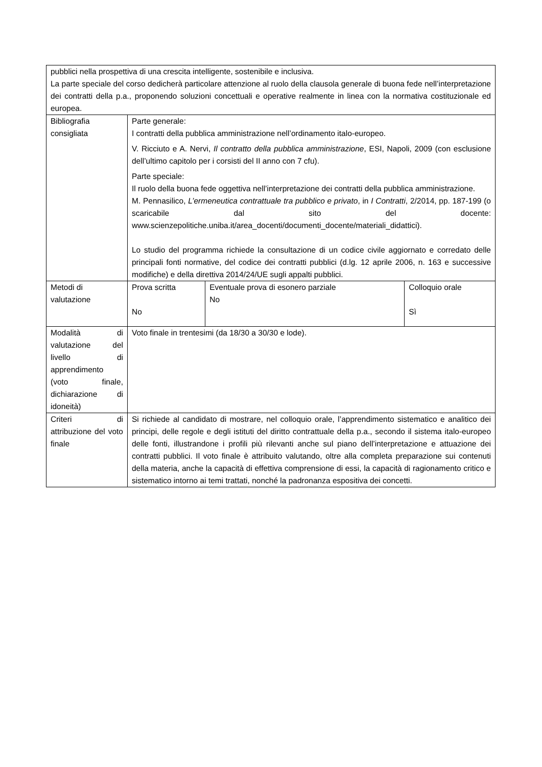| pubblici nella prospettiva di una crescita intelligente, sostenibile e inclusiva. La parte speciale del corso dedicherà particolare attenzione al ruolo della clausola generale di buona fede nell’interpretazione dei contratti della p.a., proponendo soluzioni concettuali e operative realmente in linea con la normativa costituzionale ed europea. | | | |
| Bibliografia consigliata | Parte generale: I contratti della pubblica amministrazione nell’ordinamento italo-europeo. V. Ricciuto e A. Nervi, Il contratto della pubblica amministrazione , ESI, Napoli, 2009 (con esclusione dell’ultimo capitolo per i corsisti del II anno con 7 cfu). Parte speciale: Il ruolo della buona fede oggettiva nell’interpretazione dei contratti della pubblica amministrazione. M. Pennasilico, L’ermeneutica contrattuale tra pubblico e privato , in I Contratti , 2/2014, pp. 187-199 (o scaricabile dal sito del docente: www.scienzepolitiche.uniba.it/area_docenti/documenti_docente/materiali_didattici). Lo studio del programma richiede la consultazione di un codice civile aggiornato e corredato delle principali fonti normative, del codice dei contratti pubblici (d.lg. 12 aprile 2006, n. 163 e successive modifiche) e della direttiva 2014/24/UE sugli appalti pubblici. | | |
| Metodi di valutazione | Prova scritta No | Eventuale prova di esonero parziale No | Colloquio orale Sì |
| Modalità di valutazione del livello di apprendimento (voto finale, dichiarazione di idoneità) | Voto finale in trentesimi (da 18/30 a 30/30 e lode). | | |
| Criteri di attribuzione del voto finale | Si richiede al candidato di mostrare, nel colloquio orale, l’apprendimento sistematico e analitico dei principi, delle regole e degli istituti del diritto contrattuale della p.a., secondo il sistema italo-europeo delle fonti, illustrandone i profili più rilevanti anche sul piano dell’interpretazione e attuazione dei contratti pubblici. Il voto finale è attribuito valutando, oltre alla completa preparazione sui contenuti della materia, anche la capacità di effettiva comprensione di essi, la capacità di ragionamento critico e sistematico intorno ai temi trattati, nonché la padronanza espositiva dei concetti. | | |